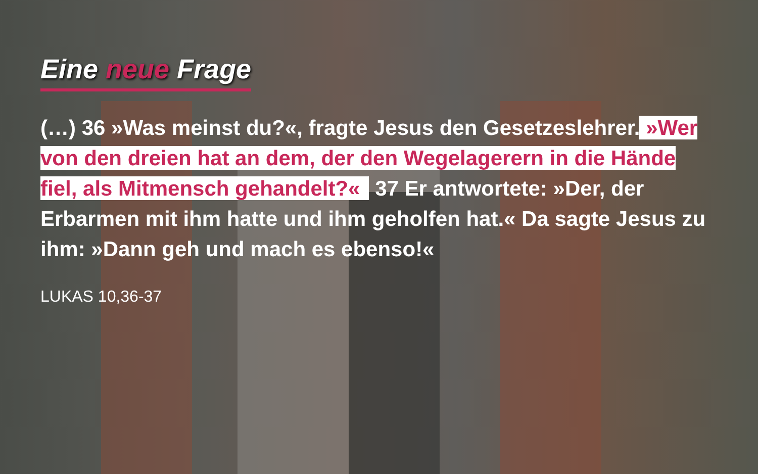Eine neue Frage
(…) 36 »Was meinst du?«, fragte Jesus den Gesetzeslehrer. »Wer von den dreien hat an dem, der den Wegelagerern in die Hände fiel, als Mitmensch gehandelt?« 37 Er antwortete: »Der, der Erbarmen mit ihm hatte und ihm geholfen hat.« Da sagte Jesus zu ihm: »Dann geh und mach es ebenso!«
LUKAS 10,36-37